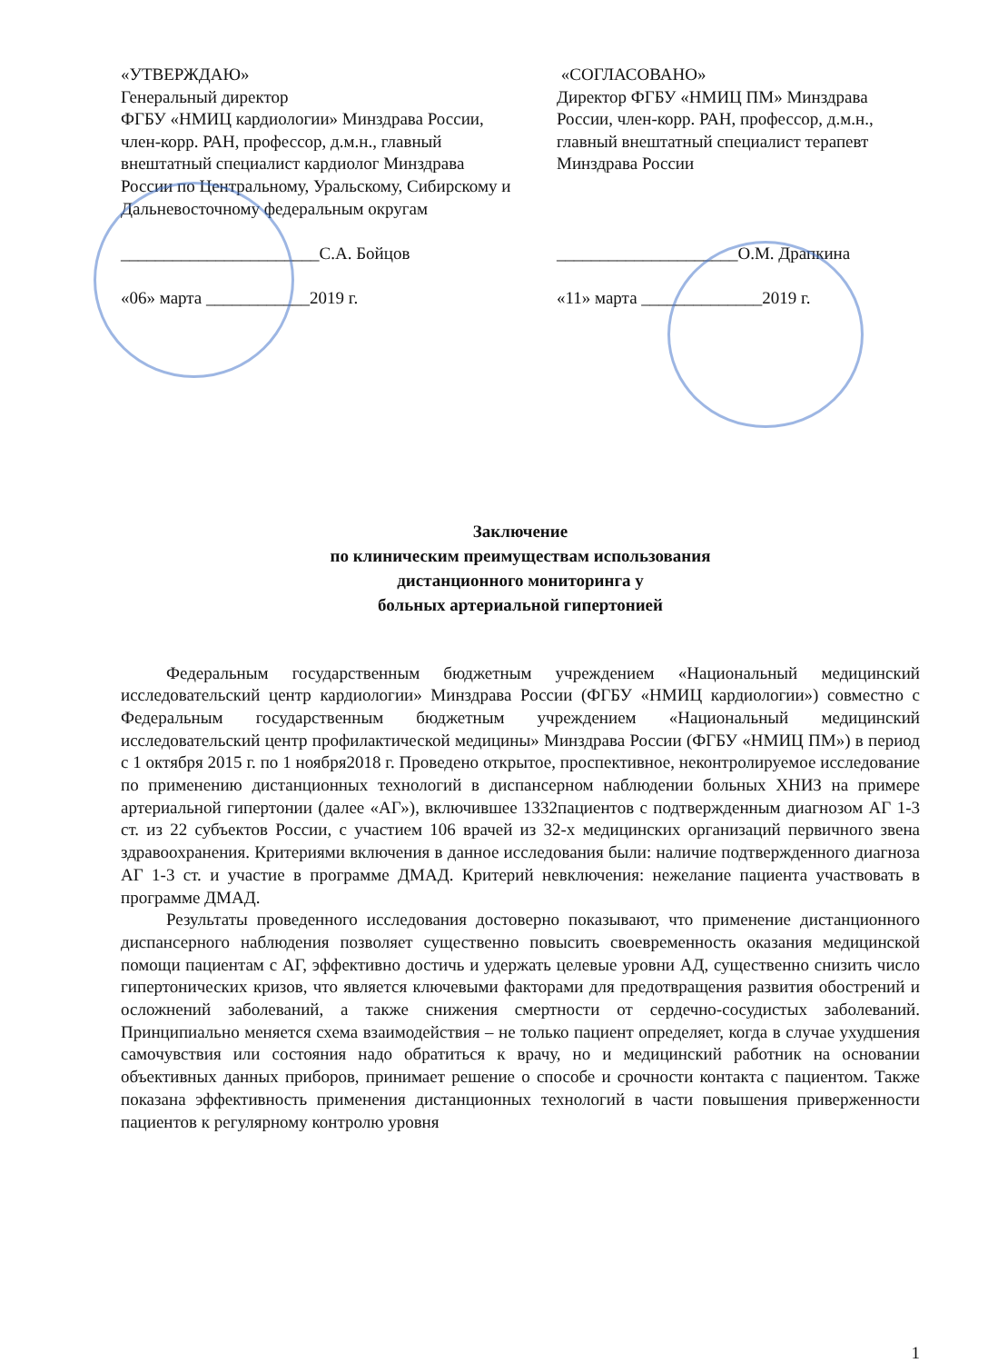«УТВЕРЖДАЮ»
Генеральный директор
ФГБУ «НМИЦ кардиологии» Минздрава России, член-корр. РАН, профессор, д.м.н., главный внештатный специалист кардиолог Минздрава России по Центральному, Уральскому, Сибирскому и Дальневосточному федеральным округам
_______________________С.А. Бойцов
«06» марта ____________2019 г.
«СОГЛАСОВАНО»
Директор ФГБУ «НМИЦ ПМ» Минздрава России, член-корр. РАН, профессор, д.м.н., главный внештатный специалист терапевт Минздрава России
_____________________О.М. Драпкина
«11» марта ______________2019 г.
Заключение
по клиническим преимуществам использования
дистанционного мониторинга у
больных артериальной гипертонией
Федеральным государственным бюджетным учреждением «Национальный медицинский исследовательский центр кардиологии» Минздрава России (ФГБУ «НМИЦ кардиологии») совместно с Федеральным государственным бюджетным учреждением «Национальный медицинский исследовательский центр профилактической медицины» Минздрава России (ФГБУ «НМИЦ ПМ») в период с 1 октября 2015 г. по 1 ноября2018 г. Проведено открытое, проспективное, неконтролируемое исследование по применению дистанционных технологий в диспансерном наблюдении больных ХНИЗ на примере артериальной гипертонии (далее «АГ»), включившее 1332пациентов с подтвержденным диагнозом АГ 1-3 ст. из 22 субъектов России, с участием 106 врачей из 32-х медицинских организаций первичного звена здравоохранения. Критериями включения в данное исследования были: наличие подтвержденного диагноза АГ 1-3 ст. и участие в программе ДМАД. Критерий невключения: нежелание пациента участвовать в программе ДМАД.
Результаты проведенного исследования достоверно показывают, что применение дистанционного диспансерного наблюдения позволяет существенно повысить своевременность оказания медицинской помощи пациентам с АГ, эффективно достичь и удержать целевые уровни АД, существенно снизить число гипертонических кризов, что является ключевыми факторами для предотвращения развития обострений и осложнений заболеваний, а также снижения смертности от сердечно-сосудистых заболеваний. Принципиально меняется схема взаимодействия – не только пациент определяет, когда в случае ухудшения самочувствия или состояния надо обратиться к врачу, но и медицинский работник на основании объективных данных приборов, принимает решение о способе и срочности контакта с пациентом. Также показана эффективность применения дистанционных технологий в части повышения приверженности пациентов к регулярному контролю уровня
1